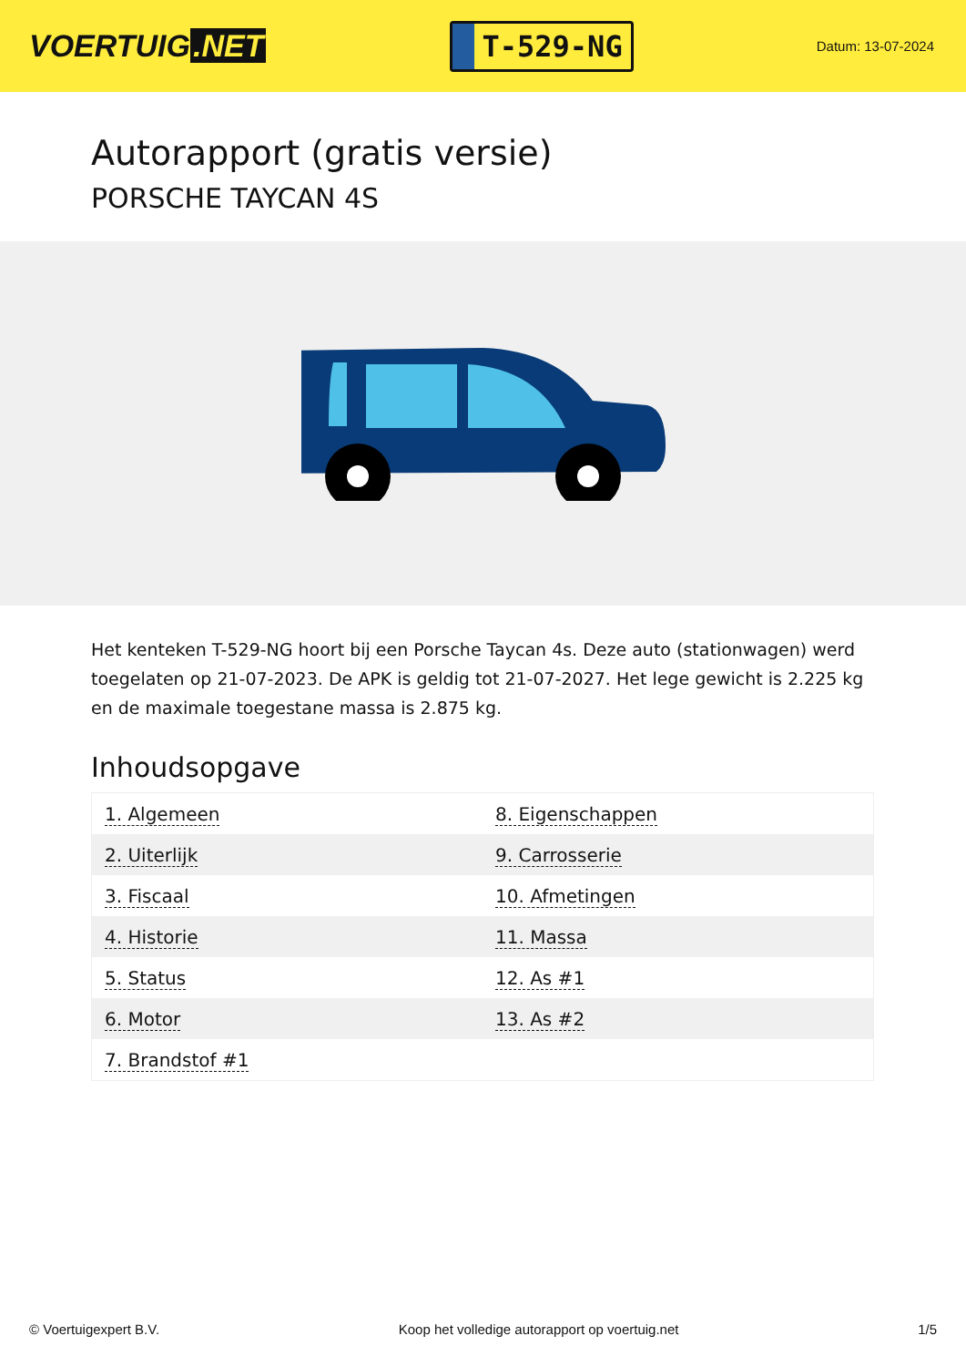VOERTUIG.NET
T-529-NG
Datum: 13-07-2024
Autorapport (gratis versie)
PORSCHE TAYCAN 4S
Het kenteken T-529-NG hoort bij een Porsche Taycan 4s. Deze auto (stationwagen) werd toegelaten op 21-07-2023. De APK is geldig tot 21-07-2027. Het lege gewicht is 2.225 kg en de maximale toegestane massa is 2.875 kg.
Inhoudsopgave
| 1. Algemeen | 8. Eigenschappen |
| 2. Uiterlijk | 9. Carrosserie |
| 3. Fiscaal | 10. Afmetingen |
| 4. Historie | 11. Massa |
| 5. Status | 12. As #1 |
| 6. Motor | 13. As #2 |
| 7. Brandstof #1 | |
© Voertuigexpert B.V. Koop het volledige autorapport op voertuig.net 1/5